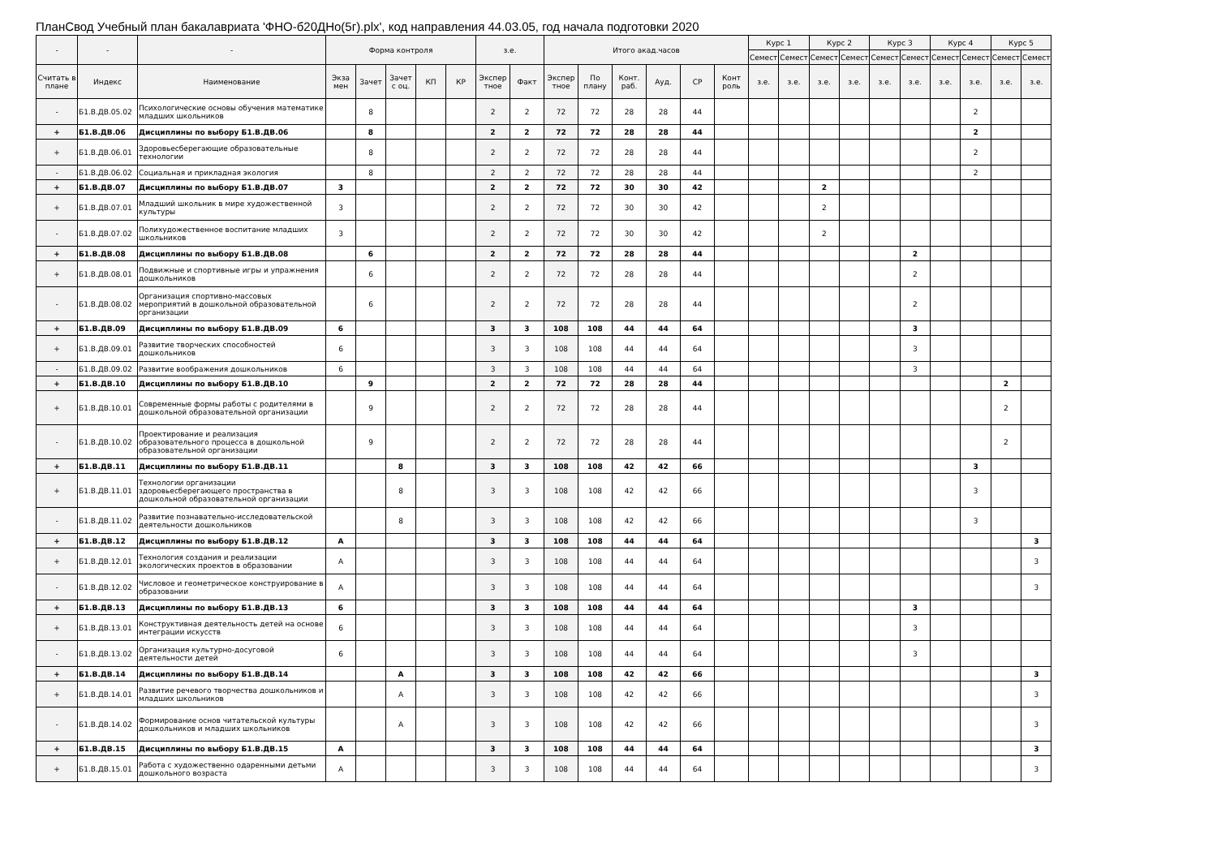ПланСвод Учебный план бакалавриата 'ФНО-б20ДНо(5г).plx', код направления 44.03.05, год начала подготовки 2020
| - | - | - | Форма контроля | | | | | з.е. | | Итого акад.часов | | | | | | Курс 1 | | Курс 2 | | Курс 3 | | Курс 4 | | Курс 5 | |
| --- | --- | --- | --- | --- | --- | --- | --- | --- | --- | --- | --- | --- | --- | --- | --- | --- | --- | --- | --- | --- | --- | --- | --- | --- | --- |
| | | | | | | | | | | | | | | | | Семест | Семест | Семест | Семест | Семест | Семест | Семест | Семест | Семест | Семест |
| Считать в плане | Индекс | Наименование | Экза мен | Зачет | Зачет с оц. | КП | КР | Экспер тное | Факт | Экспер тное | По плану | Конт. раб. | Ауд. | СР | Конт роль | з.е. | з.е. | з.е. | з.е. | з.е. | з.е. | з.е. | з.е. | з.е. | з.е. |
| - | Б1.В.ДВ.05.02 | Психологические основы обучения математике младших школьников | | 8 | | | | 2 | 2 | 72 | 72 | 28 | 28 | 44 | | | | | | | | | 2 | | |
| + | Б1.В.ДВ.06 | Дисциплины по выбору Б1.В.ДВ.06 | | 8 | | | | 2 | 2 | 72 | 72 | 28 | 28 | 44 | | | | | | | | | 2 | | |
| + | Б1.В.ДВ.06.01 | Здоровьесберегающие образовательные технологии | | 8 | | | | 2 | 2 | 72 | 72 | 28 | 28 | 44 | | | | | | | | | 2 | | |
| - | Б1.В.ДВ.06.02 | Социальная и прикладная экология | | 8 | | | | 2 | 2 | 72 | 72 | 28 | 28 | 44 | | | | | | | | | 2 | | |
| + | Б1.В.ДВ.07 | Дисциплины по выбору Б1.В.ДВ.07 | 3 | | | | | 2 | 2 | 72 | 72 | 30 | 30 | 42 | | | | 2 | | | | | | | |
| + | Б1.В.ДВ.07.01 | Младший школьник в мире художественной культуры | 3 | | | | | 2 | 2 | 72 | 72 | 30 | 30 | 42 | | | | 2 | | | | | | | |
| - | Б1.В.ДВ.07.02 | Полихудожественное воспитание младших школьников | 3 | | | | | 2 | 2 | 72 | 72 | 30 | 30 | 42 | | | | 2 | | | | | | | |
| + | Б1.В.ДВ.08 | Дисциплины по выбору Б1.В.ДВ.08 | | 6 | | | | 2 | 2 | 72 | 72 | 28 | 28 | 44 | | | | | | | 2 | | | | |
| + | Б1.В.ДВ.08.01 | Подвижные и спортивные игры и упражнения дошкольников | | 6 | | | | 2 | 2 | 72 | 72 | 28 | 28 | 44 | | | | | | | 2 | | | | |
| - | Б1.В.ДВ.08.02 | Организация спортивно-массовых мероприятий в дошкольной образовательной организации | | 6 | | | | 2 | 2 | 72 | 72 | 28 | 28 | 44 | | | | | | | 2 | | | | |
| + | Б1.В.ДВ.09 | Дисциплины по выбору Б1.В.ДВ.09 | 6 | | | | | 3 | 3 | 108 | 108 | 44 | 44 | 64 | | | | | | | 3 | | | | |
| + | Б1.В.ДВ.09.01 | Развитие творческих способностей дошкольников | 6 | | | | | 3 | 3 | 108 | 108 | 44 | 44 | 64 | | | | | | | 3 | | | | |
| - | Б1.В.ДВ.09.02 | Развитие воображения дошкольников | 6 | | | | | 3 | 3 | 108 | 108 | 44 | 44 | 64 | | | | | | | 3 | | | | |
| + | Б1.В.ДВ.10 | Дисциплины по выбору Б1.В.ДВ.10 | | 9 | | | | 2 | 2 | 72 | 72 | 28 | 28 | 44 | | | | | | | | | | 2 | |
| + | Б1.В.ДВ.10.01 | Современные формы работы с родителями в дошкольной образовательной организации | | 9 | | | | 2 | 2 | 72 | 72 | 28 | 28 | 44 | | | | | | | | | | 2 | |
| - | Б1.В.ДВ.10.02 | Проектирование и реализация образовательного процесса в дошкольной образовательной организации | | 9 | | | | 2 | 2 | 72 | 72 | 28 | 28 | 44 | | | | | | | | | | 2 | |
| + | Б1.В.ДВ.11 | Дисциплины по выбору Б1.В.ДВ.11 | | | 8 | | | 3 | 3 | 108 | 108 | 42 | 42 | 66 | | | | | | | | | 3 | | |
| + | Б1.В.ДВ.11.01 | Технологии организации здоровьесберегающего пространства в дошкольной образовательной организации | | | 8 | | | 3 | 3 | 108 | 108 | 42 | 42 | 66 | | | | | | | | | 3 | | |
| - | Б1.В.ДВ.11.02 | Развитие познавательно-исследовательской деятельности дошкольников | | | 8 | | | 3 | 3 | 108 | 108 | 42 | 42 | 66 | | | | | | | | | 3 | | |
| + | Б1.В.ДВ.12 | Дисциплины по выбору Б1.В.ДВ.12 | А | | | | | 3 | 3 | 108 | 108 | 44 | 44 | 64 | | | | | | | | | | | 3 |
| + | Б1.В.ДВ.12.01 | Технология создания и реализации экологических проектов в образовании | А | | | | | 3 | 3 | 108 | 108 | 44 | 44 | 64 | | | | | | | | | | | 3 |
| - | Б1.В.ДВ.12.02 | Числовое и геометрическое конструирование в образовании | А | | | | | 3 | 3 | 108 | 108 | 44 | 44 | 64 | | | | | | | | | | | 3 |
| + | Б1.В.ДВ.13 | Дисциплины по выбору Б1.В.ДВ.13 | 6 | | | | | 3 | 3 | 108 | 108 | 44 | 44 | 64 | | | | | | | 3 | | | | |
| + | Б1.В.ДВ.13.01 | Конструктивная деятельность детей на основе интеграции искусств | 6 | | | | | 3 | 3 | 108 | 108 | 44 | 44 | 64 | | | | | | | 3 | | | | |
| - | Б1.В.ДВ.13.02 | Организация культурно-досуговой деятельности детей | 6 | | | | | 3 | 3 | 108 | 108 | 44 | 44 | 64 | | | | | | | 3 | | | | |
| + | Б1.В.ДВ.14 | Дисциплины по выбору Б1.В.ДВ.14 | | | А | | | 3 | 3 | 108 | 108 | 42 | 42 | 66 | | | | | | | | | | | 3 |
| + | Б1.В.ДВ.14.01 | Развитие речевого творчества дошкольников и младших школьников | | | А | | | 3 | 3 | 108 | 108 | 42 | 42 | 66 | | | | | | | | | | | 3 |
| - | Б1.В.ДВ.14.02 | Формирование основ читательской культуры дошкольников и младших школьников | | | А | | | 3 | 3 | 108 | 108 | 42 | 42 | 66 | | | | | | | | | | | 3 |
| + | Б1.В.ДВ.15 | Дисциплины по выбору Б1.В.ДВ.15 | А | | | | | 3 | 3 | 108 | 108 | 44 | 44 | 64 | | | | | | | | | | | 3 |
| + | Б1.В.ДВ.15.01 | Работа с художественно одаренными детьми дошкольного возраста | А | | | | | 3 | 3 | 108 | 108 | 44 | 44 | 64 | | | | | | | | | | | 3 |